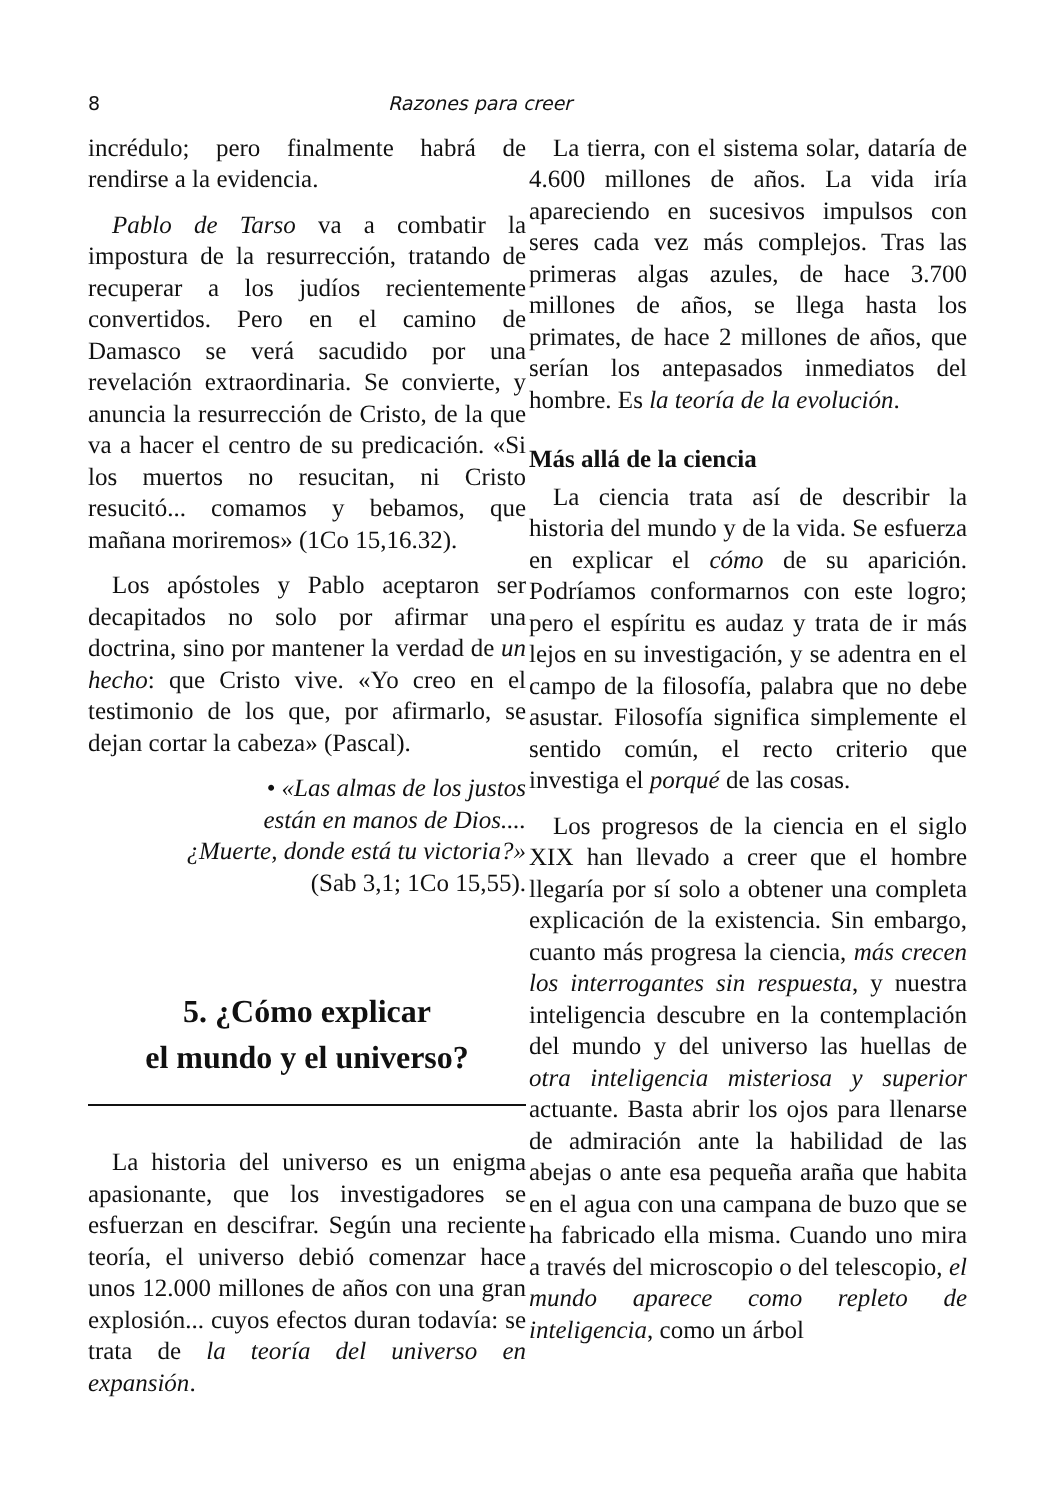8 Razones para creer
incrédulo; pero finalmente habrá de rendirse a la evidencia.
Pablo de Tarso va a combatir la impostura de la resurrección, tratando de recuperar a los judíos recientemente convertidos. Pero en el camino de Damasco se verá sacudido por una revelación extraordinaria. Se convierte, y anuncia la resurrección de Cristo, de la que va a hacer el centro de su predicación. «Si los muertos no resucitan, ni Cristo resucitó... comamos y bebamos, que mañana moriremos» (1Co 15,16.32).
Los apóstoles y Pablo aceptaron ser decapitados no solo por afirmar una doctrina, sino por mantener la verdad de un hecho: que Cristo vive. «Yo creo en el testimonio de los que, por afirmarlo, se dejan cortar la cabeza» (Pascal).
• «Las almas de los justos
están en manos de Dios....
¿Muerte, donde está tu victoria?»
(Sab 3,1; 1Co 15,55).
5. ¿Cómo explicar
el mundo y el universo?
La historia del universo es un enigma apasionante, que los investigadores se esfuerzan en descifrar. Según una reciente teoría, el universo debió comenzar hace unos 12.000 millones de años con una gran explosión... cuyos efectos duran todavía: se trata de la teoría del universo en expansión.
La tierra, con el sistema solar, dataría de 4.600 millones de años. La vida iría apareciendo en sucesivos impulsos con seres cada vez más complejos. Tras las primeras algas azules, de hace 3.700 millones de años, se llega hasta los primates, de hace 2 millones de años, que serían los antepasados inmediatos del hombre. Es la teoría de la evolución.
Más allá de la ciencia
La ciencia trata así de describir la historia del mundo y de la vida. Se esfuerza en explicar el cómo de su aparición. Podríamos conformarnos con este logro; pero el espíritu es audaz y trata de ir más lejos en su investigación, y se adentra en el campo de la filosofía, palabra que no debe asustar. Filosofía significa simplemente el sentido común, el recto criterio que investiga el porqué de las cosas.
Los progresos de la ciencia en el siglo XIX han llevado a creer que el hombre llegaría por sí solo a obtener una completa explicación de la existencia. Sin embargo, cuanto más progresa la ciencia, más crecen los interrogantes sin respuesta, y nuestra inteligencia descubre en la contemplación del mundo y del universo las huellas de otra inteligencia misteriosa y superior actuante. Basta abrir los ojos para llenarse de admiración ante la habilidad de las abejas o ante esa pequeña araña que habita en el agua con una campana de buzo que se ha fabricado ella misma. Cuando uno mira a través del microscopio o del telescopio, el mundo aparece como repleto de inteligencia, como un árbol